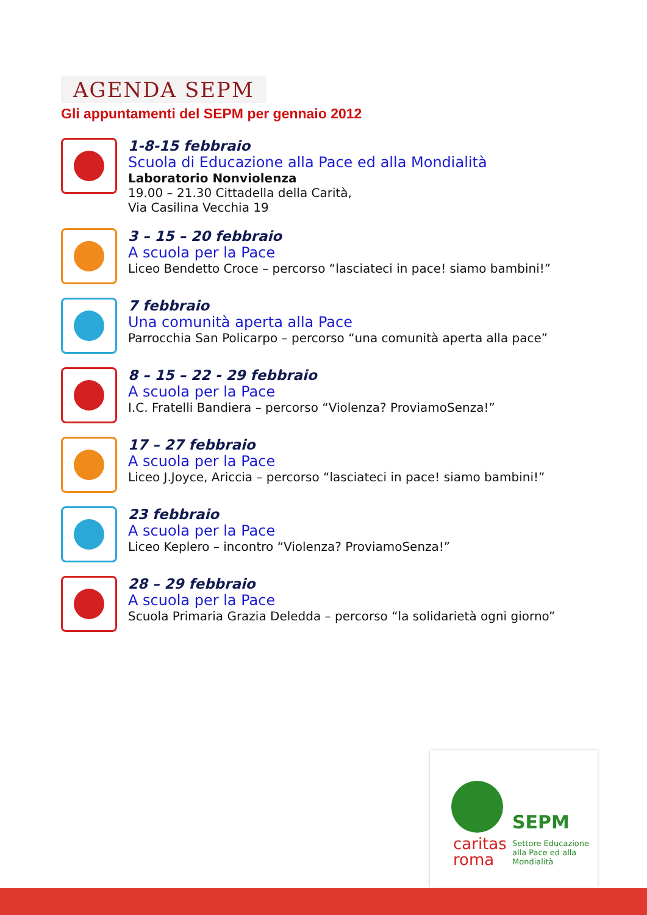AGENDA SEPM
Gli appuntamenti del SEPM per gennaio 2012
1-8-15 febbraio
Scuola di Educazione alla Pace ed alla Mondialità
Laboratorio Nonviolenza
19.00 – 21.30 Cittadella della Carità,
Via Casilina Vecchia 19
3 – 15 – 20 febbraio
A scuola per la Pace
Liceo Bendetto Croce – percorso “lasciateci in pace! siamo bambini!”
7 febbraio
Una comunità aperta alla Pace
Parrocchia San Policarpo – percorso “una comunità aperta alla pace”
8 – 15 – 22 - 29 febbraio
A scuola per la Pace
I.C. Fratelli Bandiera – percorso “Violenza? ProviamoSenza!”
17 – 27 febbraio
A scuola per la Pace
Liceo J.Joyce, Ariccia – percorso “lasciateci in pace! siamo bambini!”
23 febbraio
A scuola per la Pace
Liceo Keplero – incontro “Violenza? ProviamoSenza!”
28 – 29 febbraio
A scuola per la Pace
Scuola Primaria Grazia Deledda – percorso “la solidarietà ogni giorno”
SEPM
caritas
roma
Settore Educazione
alla Pace ed alla
Mondialità